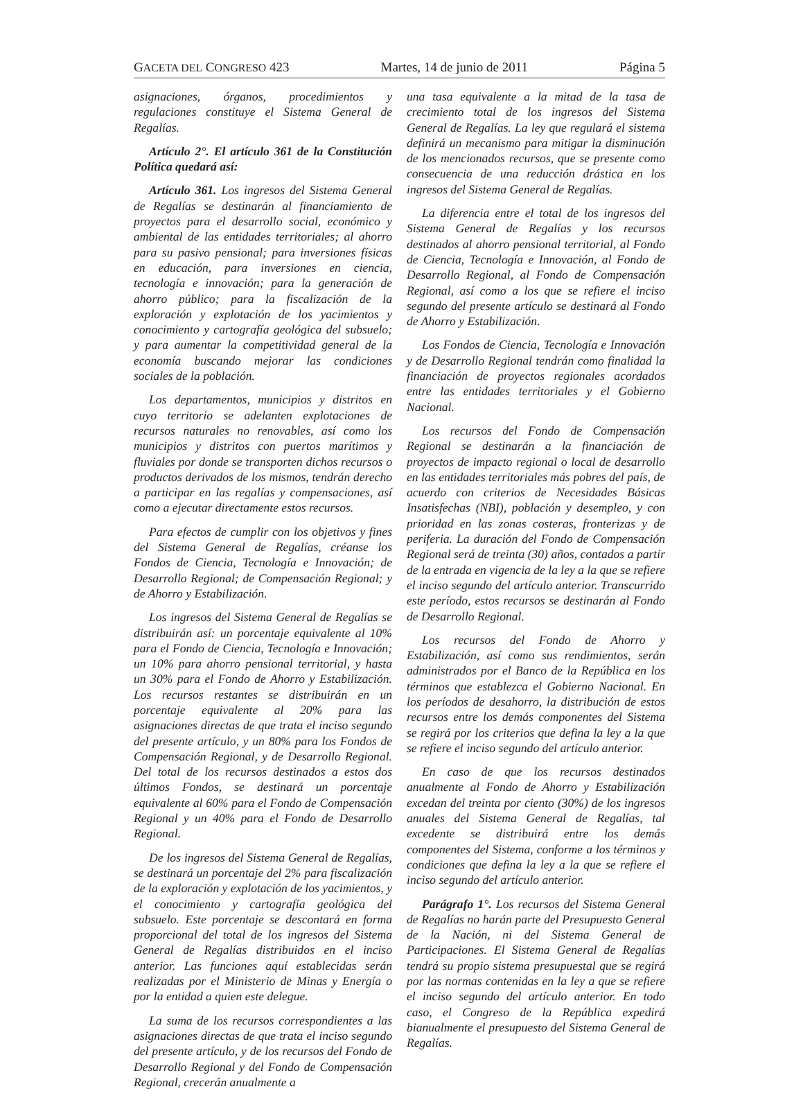GACETA DEL CONGRESO 423 Martes, 14 de junio de 2011 Página 5
asignaciones, órganos, procedimientos y regulaciones constituye el Sistema General de Regalías.
Artículo 2°. El artículo 361 de la Constitución Política quedará así:
Artículo 361. Los ingresos del Sistema General de Regalías se destinarán al financiamiento de proyectos para el desarrollo social, económico y ambiental de las entidades territoriales; al ahorro para su pasivo pensional; para inversiones físicas en educación, para inversiones en ciencia, tecnología e innovación; para la generación de ahorro público; para la fiscalización de la exploración y explotación de los yacimientos y conocimiento y cartografía geológica del subsuelo; y para aumentar la competitividad general de la economía buscando mejorar las condiciones sociales de la población.
Los departamentos, municipios y distritos en cuyo territorio se adelanten explotaciones de recursos naturales no renovables, así como los municipios y distritos con puertos marítimos y fluviales por donde se transporten dichos recursos o productos derivados de los mismos, tendrán derecho a participar en las regalías y compensaciones, así como a ejecutar directamente estos recursos.
Para efectos de cumplir con los objetivos y fines del Sistema General de Regalías, créanse los Fondos de Ciencia, Tecnología e Innovación; de Desarrollo Regional; de Compensación Regional; y de Ahorro y Estabilización.
Los ingresos del Sistema General de Regalías se distribuirán así: un porcentaje equivalente al 10% para el Fondo de Ciencia, Tecnología e Innovación; un 10% para ahorro pensional territorial, y hasta un 30% para el Fondo de Ahorro y Estabilización. Los recursos restantes se distribuirán en un porcentaje equivalente al 20% para las asignaciones directas de que trata el inciso segundo del presente artículo, y un 80% para los Fondos de Compensación Regional, y de Desarrollo Regional. Del total de los recursos destinados a estos dos últimos Fondos, se destinará un porcentaje equivalente al 60% para el Fondo de Compensación Regional y un 40% para el Fondo de Desarrollo Regional.
De los ingresos del Sistema General de Regalías, se destinará un porcentaje del 2% para fiscalización de la exploración y explotación de los yacimientos, y el conocimiento y cartografía geológica del subsuelo. Este porcentaje se descontará en forma proporcional del total de los ingresos del Sistema General de Regalías distribuidos en el inciso anterior. Las funciones aquí establecidas serán realizadas por el Ministerio de Minas y Energía o por la entidad a quien este delegue.
La suma de los recursos correspondientes a las asignaciones directas de que trata el inciso segundo del presente artículo, y de los recursos del Fondo de Desarrollo Regional y del Fondo de Compensación Regional, crecerán anualmente a
una tasa equivalente a la mitad de la tasa de crecimiento total de los ingresos del Sistema General de Regalías. La ley que regulará el sistema definirá un mecanismo para mitigar la disminución de los mencionados recursos, que se presente como consecuencia de una reducción drástica en los ingresos del Sistema General de Regalías.
La diferencia entre el total de los ingresos del Sistema General de Regalías y los recursos destinados al ahorro pensional territorial, al Fondo de Ciencia, Tecnología e Innovación, al Fondo de Desarrollo Regional, al Fondo de Compensación Regional, así como a los que se refiere el inciso segundo del presente artículo se destinará al Fondo de Ahorro y Estabilización.
Los Fondos de Ciencia, Tecnología e Innovación y de Desarrollo Regional tendrán como finalidad la financiación de proyectos regionales acordados entre las entidades territoriales y el Gobierno Nacional.
Los recursos del Fondo de Compensación Regional se destinarán a la financiación de proyectos de impacto regional o local de desarrollo en las entidades territoriales más pobres del país, de acuerdo con criterios de Necesidades Básicas Insatisfechas (NBI), población y desempleo, y con prioridad en las zonas costeras, fronterizas y de periferia. La duración del Fondo de Compensación Regional será de treinta (30) años, contados a partir de la entrada en vigencia de la ley a la que se refiere el inciso segundo del artículo anterior. Transcurrido este período, estos recursos se destinarán al Fondo de Desarrollo Regional.
Los recursos del Fondo de Ahorro y Estabilización, así como sus rendimientos, serán administrados por el Banco de la República en los términos que establezca el Gobierno Nacional. En los períodos de desahorro, la distribución de estos recursos entre los demás componentes del Sistema se regirá por los criterios que defina la ley a la que se refiere el inciso segundo del artículo anterior.
En caso de que los recursos destinados anualmente al Fondo de Ahorro y Estabilización excedan del treinta por ciento (30%) de los ingresos anuales del Sistema General de Regalías, tal excedente se distribuirá entre los demás componentes del Sistema, conforme a los términos y condiciones que defina la ley a la que se refiere el inciso segundo del artículo anterior.
Parágrafo 1°. Los recursos del Sistema General de Regalías no harán parte del Presupuesto General de la Nación, ni del Sistema General de Participaciones. El Sistema General de Regalías tendrá su propio sistema presupuestal que se regirá por las normas contenidas en la ley a que se refiere el inciso segundo del artículo anterior. En todo caso, el Congreso de la República expedirá bianualmente el presupuesto del Sistema General de Regalías.